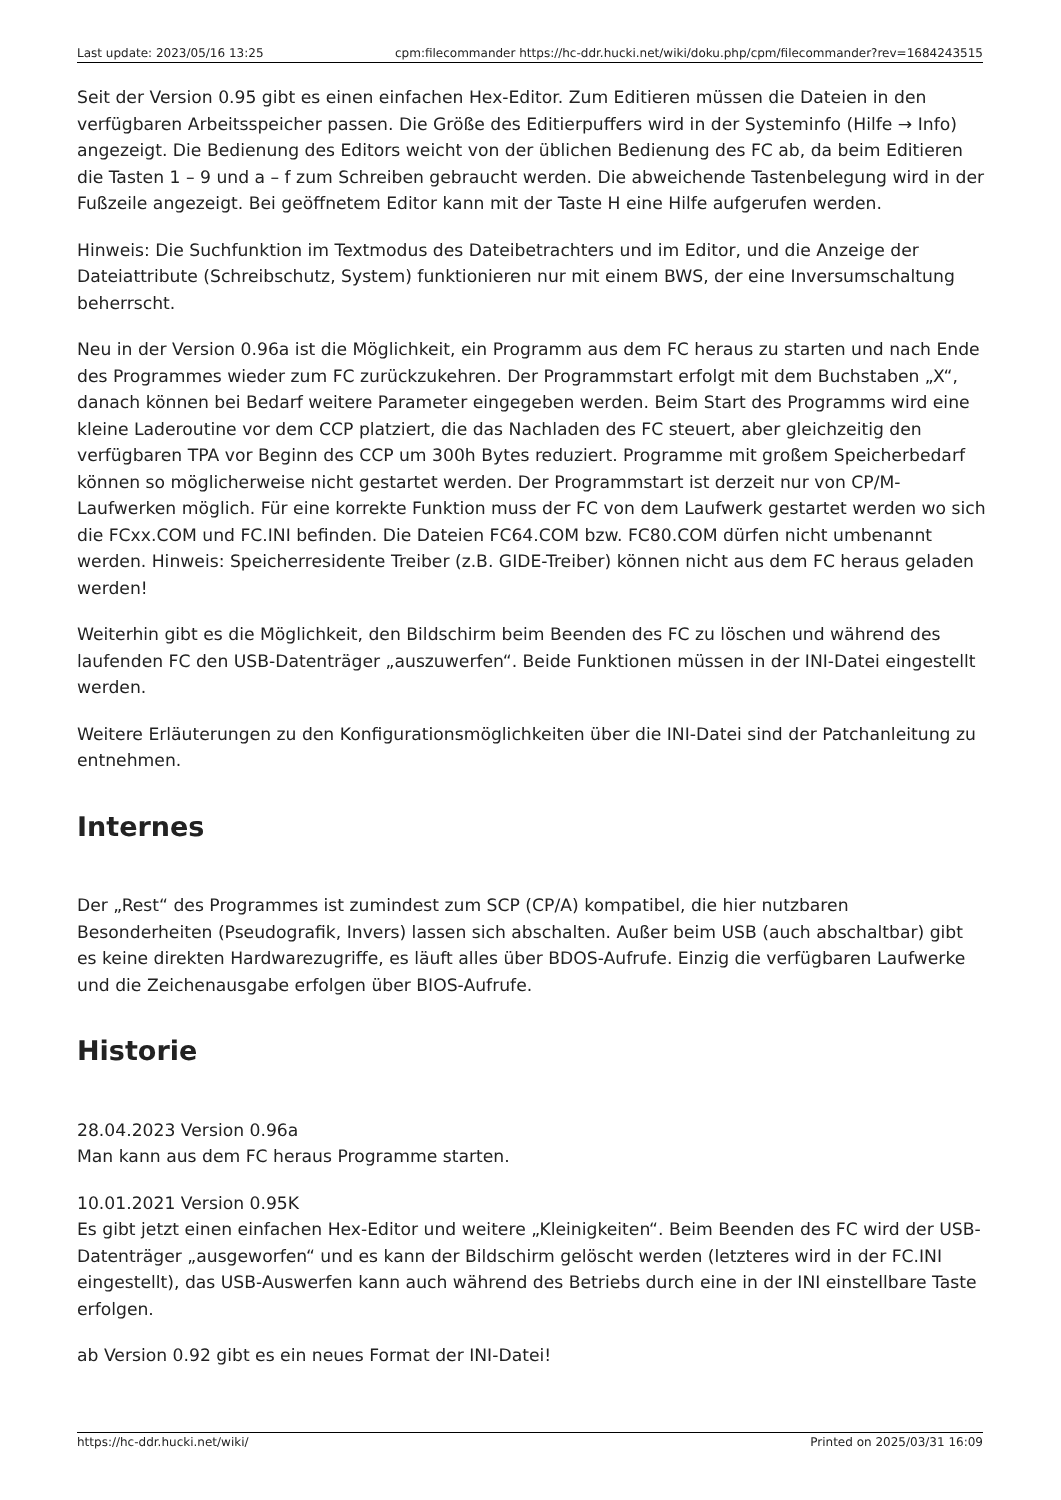| Last update: 2023/05/16 13:25 | cpm:filecommander https://hc-ddr.hucki.net/wiki/doku.php/cpm/filecommander?rev=1684243515 |
Seit der Version 0.95 gibt es einen einfachen Hex-Editor. Zum Editieren müssen die Dateien in den verfügbaren Arbeitsspeicher passen. Die Größe des Editierpuffers wird in der Systeminfo (Hilfe → Info) angezeigt. Die Bedienung des Editors weicht von der üblichen Bedienung des FC ab, da beim Editieren die Tasten 1 – 9 und a – f zum Schreiben gebraucht werden. Die abweichende Tastenbelegung wird in der Fußzeile angezeigt. Bei geöffnetem Editor kann mit der Taste H eine Hilfe aufgerufen werden.
Hinweis: Die Suchfunktion im Textmodus des Dateibetrachters und im Editor, und die Anzeige der Dateiattribute (Schreibschutz, System) funktionieren nur mit einem BWS, der eine Inversumschaltung beherrscht.
Neu in der Version 0.96a ist die Möglichkeit, ein Programm aus dem FC heraus zu starten und nach Ende des Programmes wieder zum FC zurückzukehren. Der Programmstart erfolgt mit dem Buchstaben „X“, danach können bei Bedarf weitere Parameter eingegeben werden. Beim Start des Programms wird eine kleine Laderoutine vor dem CCP platziert, die das Nachladen des FC steuert, aber gleichzeitig den verfügbaren TPA vor Beginn des CCP um 300h Bytes reduziert. Programme mit großem Speicherbedarf können so möglicherweise nicht gestartet werden. Der Programmstart ist derzeit nur von CP/M-Laufwerken möglich. Für eine korrekte Funktion muss der FC von dem Laufwerk gestartet werden wo sich die FCxx.COM und FC.INI befinden. Die Dateien FC64.COM bzw. FC80.COM dürfen nicht umbenannt werden. Hinweis: Speicherresidente Treiber (z.B. GIDE-Treiber) können nicht aus dem FC heraus geladen werden!
Weiterhin gibt es die Möglichkeit, den Bildschirm beim Beenden des FC zu löschen und während des laufenden FC den USB-Datenträger „auszuwerfen“. Beide Funktionen müssen in der INI-Datei eingestellt werden.
Weitere Erläuterungen zu den Konfigurationsmöglichkeiten über die INI-Datei sind der Patchanleitung zu entnehmen.
Internes
Der „Rest“ des Programmes ist zumindest zum SCP (CP/A) kompatibel, die hier nutzbaren Besonderheiten (Pseudografik, Invers) lassen sich abschalten. Außer beim USB (auch abschaltbar) gibt es keine direkten Hardwarezugriffe, es läuft alles über BDOS-Aufrufe. Einzig die verfügbaren Laufwerke und die Zeichenausgabe erfolgen über BIOS-Aufrufe.
Historie
28.04.2023 Version 0.96a
Man kann aus dem FC heraus Programme starten.
10.01.2021 Version 0.95K
Es gibt jetzt einen einfachen Hex-Editor und weitere „Kleinigkeiten“. Beim Beenden des FC wird der USB-Datenträger „ausgeworfen“ und es kann der Bildschirm gelöscht werden (letzteres wird in der FC.INI eingestellt), das USB-Auswerfen kann auch während des Betriebs durch eine in der INI einstellbare Taste erfolgen.
ab Version 0.92 gibt es ein neues Format der INI-Datei!
https://hc-ddr.hucki.net/wiki/ Printed on 2025/03/31 16:09